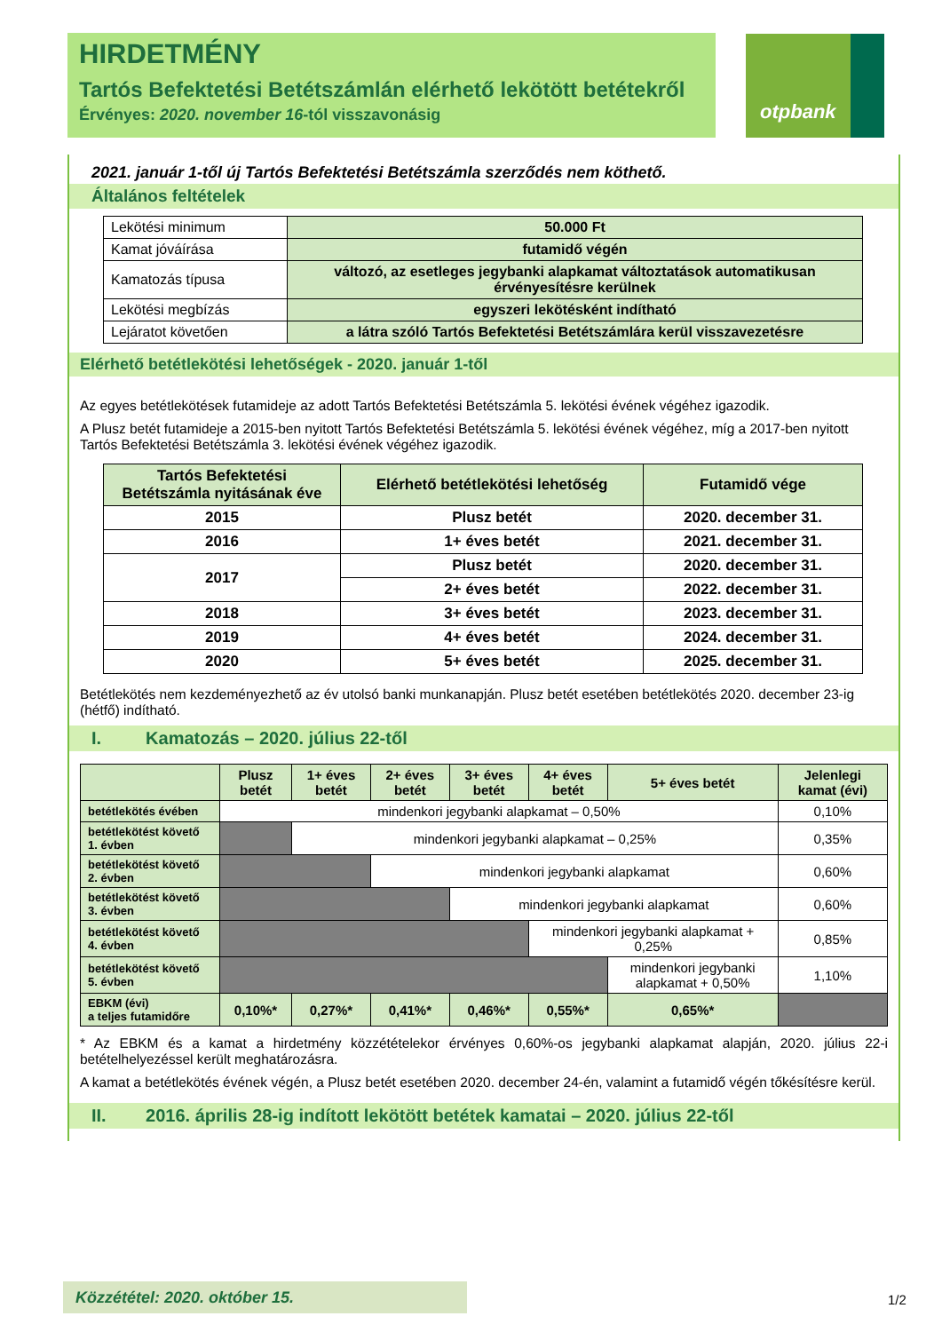HIRDETMÉNY
Tartós Befektetési Betétszámlán elérhető lekötött betétekről
Érvényes: 2020. november 16-tól visszavonásig
otpbank
2021. január 1-től új Tartós Befektetési Betétszámla szerződés nem köthető.
Általános feltételek
| Lekötési minimum | 50.000 Ft |
| Kamat jóváírása | futamidő végén |
| Kamatozás típusa | változó, az esetleges jegybanki alapkamat változtatások automatikusan érvényesítésre kerülnek |
| Lekötési megbízás | egyszeri lekötésként indítható |
| Lejáratot követően | a látra szóló Tartós Befektetési Betétszámlára kerül visszavezetésre |
Elérhető betétlekötési lehetőségek - 2020. január 1-től
Az egyes betétlekötések futamideje az adott Tartós Befektetési Betétszámla 5. lekötési évének végéhez igazodik.
A Plusz betét futamideje a 2015-ben nyitott Tartós Befektetési Betétszámla 5. lekötési évének végéhez, míg a 2017-ben nyitott Tartós Befektetési Betétszámla 3. lekötési évének végéhez igazodik.
| Tartós Befektetési Betétszámla nyitásának éve | Elérhető betétlekötési lehetőség | Futamidő vége |
| --- | --- | --- |
| 2015 | Plusz betét | 2020. december 31. |
| 2016 | 1+ éves betét | 2021. december 31. |
| 2017 | Plusz betét | 2020. december 31. |
| | 2+ éves betét | 2022. december 31. |
| 2018 | 3+ éves betét | 2023. december 31. |
| 2019 | 4+ éves betét | 2024. december 31. |
| 2020 | 5+ éves betét | 2025. december 31. |
Betétlekötés nem kezdeményezhető az év utolsó banki munkanapján. Plusz betét esetében betétlekötés 2020. december 23-ig (hétfő) indítható.
I. Kamatozás – 2020. július 22-től
| | Plusz betét | 1+ éves betét | 2+ éves betét | 3+ éves betét | 4+ éves betét | 5+ éves betét | Jelenlegi kamat (évi) |
| betétlekötés évében | mindenkori jegybanki alapkamat – 0,50% | | | | | | 0,10% |
| betétlekötést követő 1. évben | | mindenkori jegybanki alapkamat – 0,25% | | | | | 0,35% |
| betétlekötést követő 2. évben | | | mindenkori jegybanki alapkamat | | | | 0,60% |
| betétlekötést követő 3. évben | | | | mindenkori jegybanki alapkamat | | | 0,60% |
| betétlekötést követő 4. évben | | | | | mindenkori jegybanki alapkamat + 0,25% | | 0,85% |
| betétlekötést követő 5. évben | | | | | | mindenkori jegybanki alapkamat + 0,50% | 1,10% |
| EBKM (évi) a teljes futamidőre | 0,10%* | 0,27%* | 0,41%* | 0,46%* | 0,55%* | 0,65%* | |
* Az EBKM és a kamat a hirdetmény közzétételekor érvényes 0,60%-os jegybanki alapkamat alapján, 2020. július 22-i betételhelyezéssel került meghatározásra.
A kamat a betétlekötés évének végén, a Plusz betét esetében 2020. december 24-én, valamint a futamidő végén tőkésítésre kerül.
II. 2016. április 28-ig indított lekötött betétek kamatai – 2020. július 22-től
Közzététel: 2020. október 15. 1/2